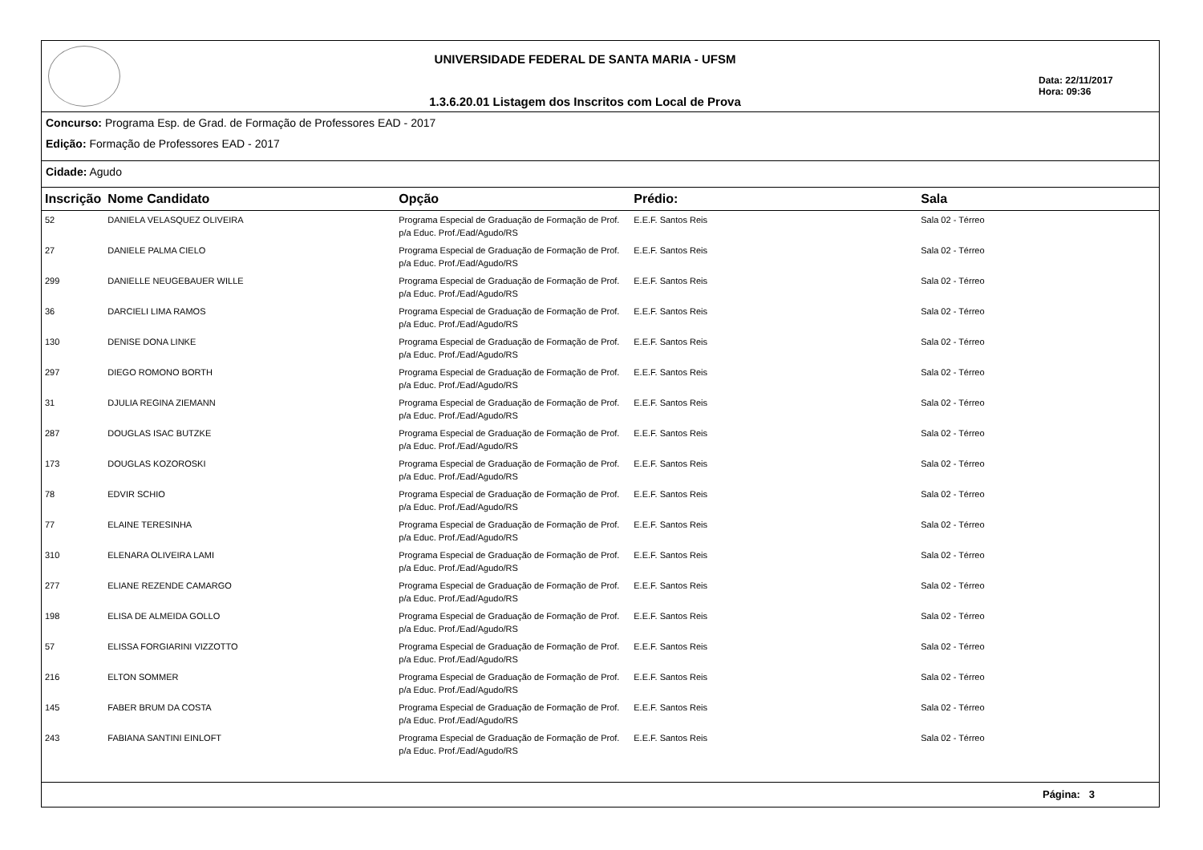UNIVERSIDADE FEDERAL DE SANTA MARIA - UFSM
1.3.6.20.01 Listagem dos Inscritos com Local de Prova
Data: 22/11/2017
Hora: 09:36
Concurso: Programa Esp. de Grad. de Formação de Professores EAD - 2017
Edição: Formação de Professores EAD - 2017
Cidade: Agudo
| Inscrição | Nome Candidato | Opção | Prédio: | Sala |
| --- | --- | --- | --- | --- |
| 52 | DANIELA VELASQUEZ OLIVEIRA | Programa Especial de Graduação de Formação de Prof. p/a Educ. Prof./Ead/Agudo/RS | E.E.F. Santos Reis | Sala 02 - Térreo |
| 27 | DANIELE PALMA CIELO | Programa Especial de Graduação de Formação de Prof. p/a Educ. Prof./Ead/Agudo/RS | E.E.F. Santos Reis | Sala 02 - Térreo |
| 299 | DANIELLE NEUGEBAUER WILLE | Programa Especial de Graduação de Formação de Prof. p/a Educ. Prof./Ead/Agudo/RS | E.E.F. Santos Reis | Sala 02 - Térreo |
| 36 | DARCIELI LIMA RAMOS | Programa Especial de Graduação de Formação de Prof. p/a Educ. Prof./Ead/Agudo/RS | E.E.F. Santos Reis | Sala 02 - Térreo |
| 130 | DENISE DONA LINKE | Programa Especial de Graduação de Formação de Prof. p/a Educ. Prof./Ead/Agudo/RS | E.E.F. Santos Reis | Sala 02 - Térreo |
| 297 | DIEGO ROMONO BORTH | Programa Especial de Graduação de Formação de Prof. p/a Educ. Prof./Ead/Agudo/RS | E.E.F. Santos Reis | Sala 02 - Térreo |
| 31 | DJULIA REGINA ZIEMANN | Programa Especial de Graduação de Formação de Prof. p/a Educ. Prof./Ead/Agudo/RS | E.E.F. Santos Reis | Sala 02 - Térreo |
| 287 | DOUGLAS ISAC BUTZKE | Programa Especial de Graduação de Formação de Prof. p/a Educ. Prof./Ead/Agudo/RS | E.E.F. Santos Reis | Sala 02 - Térreo |
| 173 | DOUGLAS KOZOROSKI | Programa Especial de Graduação de Formação de Prof. p/a Educ. Prof./Ead/Agudo/RS | E.E.F. Santos Reis | Sala 02 - Térreo |
| 78 | EDVIR SCHIO | Programa Especial de Graduação de Formação de Prof. p/a Educ. Prof./Ead/Agudo/RS | E.E.F. Santos Reis | Sala 02 - Térreo |
| 77 | ELAINE TERESINHA | Programa Especial de Graduação de Formação de Prof. p/a Educ. Prof./Ead/Agudo/RS | E.E.F. Santos Reis | Sala 02 - Térreo |
| 310 | ELENARA OLIVEIRA LAMI | Programa Especial de Graduação de Formação de Prof. p/a Educ. Prof./Ead/Agudo/RS | E.E.F. Santos Reis | Sala 02 - Térreo |
| 277 | ELIANE REZENDE CAMARGO | Programa Especial de Graduação de Formação de Prof. p/a Educ. Prof./Ead/Agudo/RS | E.E.F. Santos Reis | Sala 02 - Térreo |
| 198 | ELISA DE ALMEIDA GOLLO | Programa Especial de Graduação de Formação de Prof. p/a Educ. Prof./Ead/Agudo/RS | E.E.F. Santos Reis | Sala 02 - Térreo |
| 57 | ELISSA FORGIARINI VIZZOTTO | Programa Especial de Graduação de Formação de Prof. p/a Educ. Prof./Ead/Agudo/RS | E.E.F. Santos Reis | Sala 02 - Térreo |
| 216 | ELTON SOMMER | Programa Especial de Graduação de Formação de Prof. p/a Educ. Prof./Ead/Agudo/RS | E.E.F. Santos Reis | Sala 02 - Térreo |
| 145 | FABER BRUM DA COSTA | Programa Especial de Graduação de Formação de Prof. p/a Educ. Prof./Ead/Agudo/RS | E.E.F. Santos Reis | Sala 02 - Térreo |
| 243 | FABIANA SANTINI EINLOFT | Programa Especial de Graduação de Formação de Prof. p/a Educ. Prof./Ead/Agudo/RS | E.E.F. Santos Reis | Sala 02 - Térreo |
Página: 3